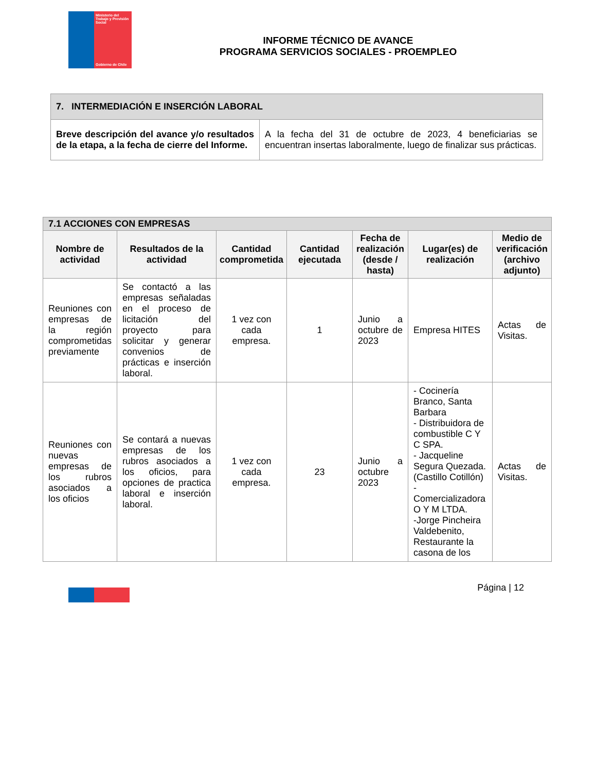Ministerio del Trabajo y Previsión Social
Gobierno de Chile
INFORME TÉCNICO DE AVANCE
PROGRAMA SERVICIOS SOCIALES - PROEMPLEO
| 7. INTERMEDIACIÓN E INSERCIÓN LABORAL | |
| --- | --- |
| Breve descripción del avance y/o resultados de la etapa, a la fecha de cierre del Informe. | A la fecha del 31 de octubre de 2023, 4 beneficiarias se encuentran insertas laboralmente, luego de finalizar sus prácticas. |
| 7.1 ACCIONES CON EMPRESAS | | | | | | |
| --- | --- | --- | --- | --- | --- | --- |
| Nombre de actividad | Resultados de la actividad | Cantidad comprometida | Cantidad ejecutada | Fecha de realización (desde / hasta) | Lugar(es) de realización | Medio de verificación (archivo adjunto) |
| Reuniones con empresas de la región comprometidas previamente | Se contactó a las empresas señaladas en el proceso de licitación del proyecto para solicitar y generar convenios de prácticas e inserción laboral. | 1 vez con cada empresa. | 1 | Junio a octubre de 2023 | Empresa HITES | Actas de Visitas. |
| Reuniones con nuevas empresas de los rubros asociados a los oficios | Se contará a nuevas empresas de los rubros asociados a los oficios, para opciones de practica laboral e inserción laboral. | 1 vez con cada empresa. | 23 | Junio a octubre 2023 | - Cocinería Branco, Santa Barbara - Distribuidora de combustible C Y C SPA. - Jacqueline Segura Quezada. (Castillo Cotillón) - Comercializadora O Y M LTDA. -Jorge Pincheira Valdebenito, Restaurante la casona de los | Actas de Visitas. |
Página | 12